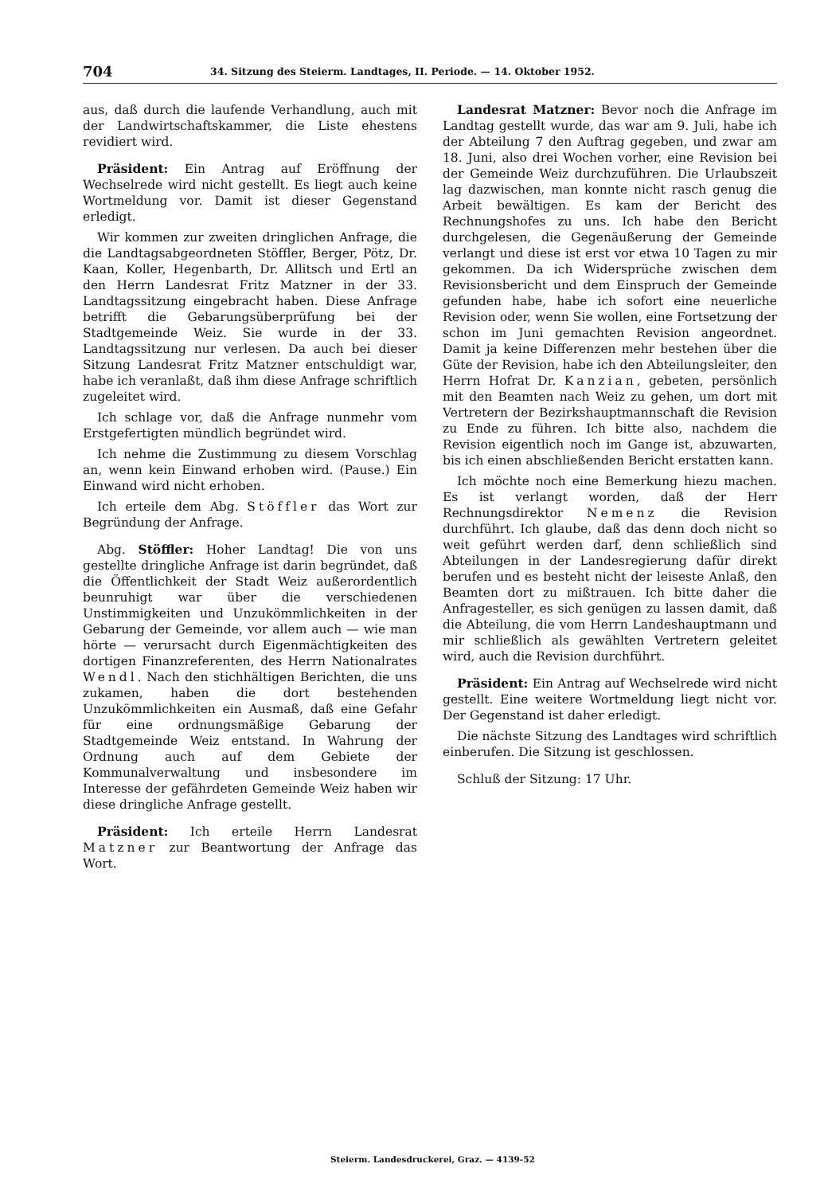704 34. Sitzung des Steierm. Landtages, II. Periode. — 14. Oktober 1952.
aus, daß durch die laufende Verhandlung, auch mit der Landwirtschaftskammer, die Liste ehestens revidiert wird.
Präsident: Ein Antrag auf Eröffnung der Wechselrede wird nicht gestellt. Es liegt auch keine Wortmeldung vor. Damit ist dieser Gegenstand erledigt.
Wir kommen zur zweiten dringlichen Anfrage, die die Landtagsabgeordneten Stöffler, Berger, Pötz, Dr. Kaan, Koller, Hegenbarth, Dr. Allitsch und Ertl an den Herrn Landesrat Fritz Matzner in der 33. Landtagssitzung eingebracht haben. Diese Anfrage betrifft die Gebarungsüberprüfung bei der Stadtgemeinde Weiz. Sie wurde in der 33. Landtagssitzung nur verlesen. Da auch bei dieser Sitzung Landesrat Fritz Matzner entschuldigt war, habe ich veranlaßt, daß ihm diese Anfrage schriftlich zugeleitet wird.
Ich schlage vor, daß die Anfrage nunmehr vom Erstgefertigten mündlich begründet wird.
Ich nehme die Zustimmung zu diesem Vorschlag an, wenn kein Einwand erhoben wird. (Pause.) Ein Einwand wird nicht erhoben.
Ich erteile dem Abg. Stöffler das Wort zur Begründung der Anfrage.
Abg. Stöffler: Hoher Landtag! Die von uns gestellte dringliche Anfrage ist darin begründet, daß die Öffentlichkeit der Stadt Weiz außerordentlich beunruhigt war über die verschiedenen Unstimmigkeiten und Unzukömmlichkeiten in der Gebarung der Gemeinde, vor allem auch — wie man hörte — verursacht durch Eigenmächtigkeiten des dortigen Finanzreferenten, des Herrn Nationalrates Wendl. Nach den stichhältigen Berichten, die uns zukamen, haben die dort bestehenden Unzukömmlichkeiten ein Ausmaß, daß eine Gefahr für eine ordnungsmäßige Gebarung der Stadtgemeinde Weiz entstand. In Wahrung der Ordnung auch auf dem Gebiete der Kommunalverwaltung und insbesondere im Interesse der gefährdeten Gemeinde Weiz haben wir diese dringliche Anfrage gestellt.
Präsident: Ich erteile Herrn Landesrat Matzner zur Beantwortung der Anfrage das Wort.
Landesrat Matzner: Bevor noch die Anfrage im Landtag gestellt wurde, das war am 9. Juli, habe ich der Abteilung 7 den Auftrag gegeben, und zwar am 18. Juni, also drei Wochen vorher, eine Revision bei der Gemeinde Weiz durchzuführen. Die Urlaubszeit lag dazwischen, man konnte nicht rasch genug die Arbeit bewältigen. Es kam der Bericht des Rechnungshofes zu uns. Ich habe den Bericht durchgelesen, die Gegenäußerung der Gemeinde verlangt und diese ist erst vor etwa 10 Tagen zu mir gekommen. Da ich Widersprüche zwischen dem Revisionsbericht und dem Einspruch der Gemeinde gefunden habe, habe ich sofort eine neuerliche Revision oder, wenn Sie wollen, eine Fortsetzung der schon im Juni gemachten Revision angeordnet. Damit ja keine Differenzen mehr bestehen über die Güte der Revision, habe ich den Abteilungsleiter, den Herrn Hofrat Dr. Kanzian, gebeten, persönlich mit den Beamten nach Weiz zu gehen, um dort mit Vertretern der Bezirkshauptmannschaft die Revision zu Ende zu führen. Ich bitte also, nachdem die Revision eigentlich noch im Gange ist, abzuwarten, bis ich einen abschließenden Bericht erstatten kann.
Ich möchte noch eine Bemerkung hiezu machen. Es ist verlangt worden, daß der Herr Rechnungsdirektor Nemenz die Revision durchführt. Ich glaube, daß das denn doch nicht so weit geführt werden darf, denn schließlich sind Abteilungen in der Landesregierung dafür direkt berufen und es besteht nicht der leiseste Anlaß, den Beamten dort zu mißtrauen. Ich bitte daher die Anfragesteller, es sich genügen zu lassen damit, daß die Abteilung, die vom Herrn Landeshauptmann und mir schließlich als gewählten Vertretern geleitet wird, auch die Revision durchführt.
Präsident: Ein Antrag auf Wechselrede wird nicht gestellt. Eine weitere Wortmeldung liegt nicht vor. Der Gegenstand ist daher erledigt.
Die nächste Sitzung des Landtages wird schriftlich einberufen. Die Sitzung ist geschlossen.
Schluß der Sitzung: 17 Uhr.
Steierm. Landesdruckerei, Graz. — 4139-52